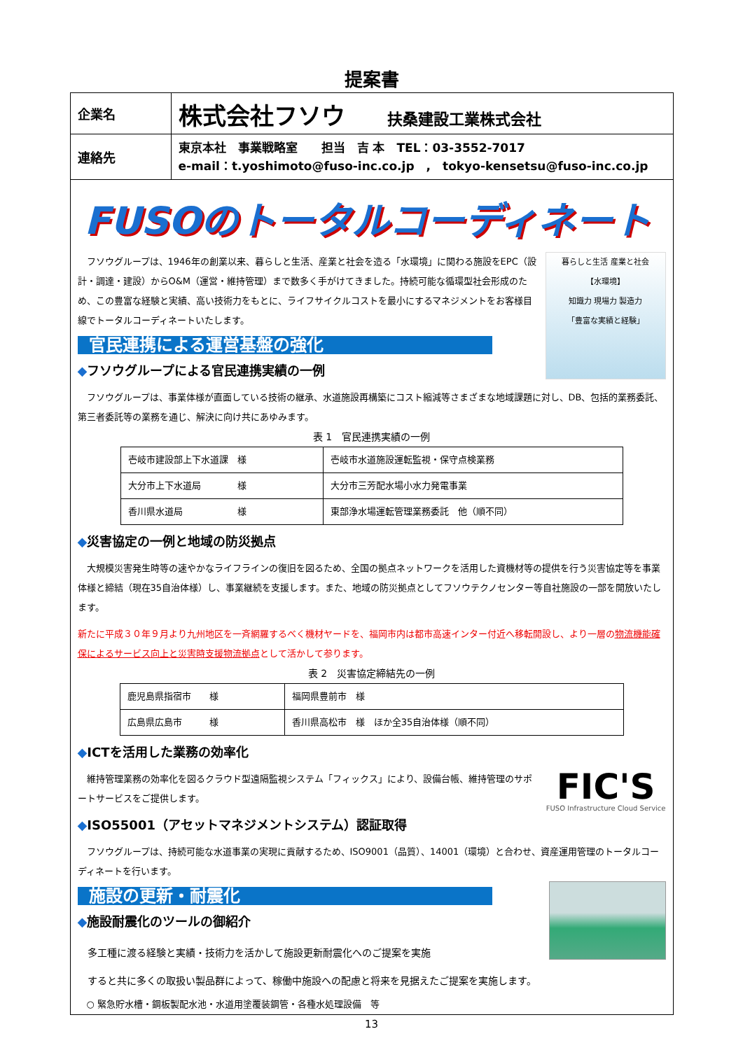提案書
企業名
株式会社フソウ 扶桑建設工業株式会社
連絡先
東京本社　事業戦略室　　担当　吉 本　TEL：03-3552-7017
e-mail：t.yoshimoto@fuso-inc.co.jp　,　tokyo-kensetsu@fuso-inc.co.jp
FUSOのトータルコーディネート
暮らしと生活 産業と社会
【水環境】
知識力 現場力 製造力
「豊富な実績と経験」
　フソウグループは、1946年の創業以来、暮らしと生活、産業と社会を造る「水環境」に関わる施設をEPC（設計・調達・建設）からO&M（運営・維持管理）まで数多く手がけてきました。持続可能な循環型社会形成のため、この豊富な経験と実績、高い技術力をもとに、ライフサイクルコストを最小にするマネジメントをお客様目線でトータルコーディネートいたします。
官民連携による運営基盤の強化
◆フソウグループによる官民連携実績の一例
　フソウグループは、事業体様が直面している技術の継承、水道施設再構築にコスト縮減等さまざまな地域課題に対し、DB、包括的業務委託、第三者委託等の業務を通じ、解決に向け共にあゆみます。
表 1　官民連携実績の一例
| 壱岐市建設部上下水道課 様 | 壱岐市水道施設運転監視・保守点検業務 |
| 大分市上下水道局 様 | 大分市三芳配水場小水力発電事業 |
| 香川県水道局 様 | 東部浄水場運転管理業務委託 他（順不同） |
◆災害協定の一例と地域の防災拠点
　大規模災害発生時等の速やかなライフラインの復旧を図るため、全国の拠点ネットワークを活用した資機材等の提供を行う災害協定等を事業体様と締結（現在35自治体様）し、事業継続を支援します。また、地域の防災拠点としてフソウテクノセンター等自社施設の一部を開放いたします。
新たに平成３０年９月より九州地区を一斉網羅するべく機材ヤードを、福岡市内は都市高速インター付近へ移転開設し、より一層の物流機能確保によるサービス向上と災害時支援物流拠点として活かして参ります。
表 2　災害協定締結先の一例
| 鹿児島県指宿市 様 | 福岡県豊前市 様 |
| 広島県広島市 様 | 香川県高松市 様 ほか全35自治体様（順不同） |
◆ICTを活用した業務の効率化
FIC'S
FUSO Infrastructure Cloud Service
　維持管理業務の効率化を図るクラウド型遠隔監視システム「フィックス」により、設備台帳、維持管理のサポートサービスをご提供します。
◆ISO55001（アセットマネジメントシステム）認証取得
　フソウグループは、持続可能な水道事業の実現に貢献するため、ISO9001（品質）、14001（環境）と合わせ、資産運用管理のトータルコーディネートを行います。
施設の更新・耐震化
◆施設耐震化のツールの御紹介
　多工種に渡る経験と実績・技術力を活かして施設更新耐震化へのご提案を実施
　すると共に多くの取扱い製品群によって、稼働中施設への配慮と将来を見据えたご提案を実施します。
　○ 緊急貯水槽・鋼板製配水池・水道用塗覆装鋼管・各種水処理設備　等
13